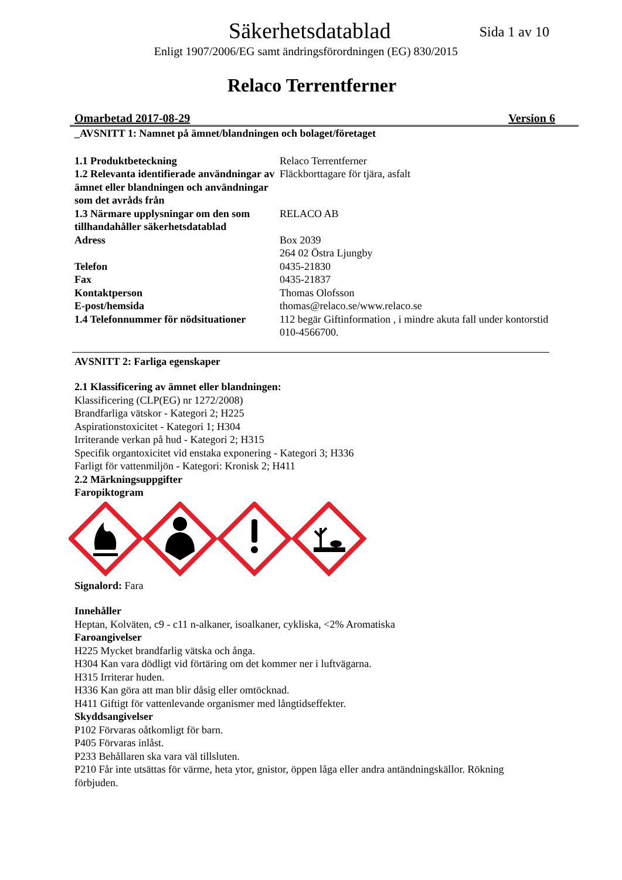Säkerhetsdatablad
Sida 1 av 10
Enligt 1907/2006/EG samt ändringsförordningen (EG) 830/2015
Relaco Terrentferner
Omarbetad 2017-08-29 Version 6
_AVSNITT 1: Namnet på ämnet/blandningen och bolaget/företaget
| 1.1 Produktbeteckning | Relaco Terrentferner |
| 1.2 Relevanta identifierade användningar av ämnet eller blandningen och användningar som det avråds från | Fläckborttagare för tjära, asfalt |
| 1.3 Närmare upplysningar om den som tillhandahåller säkerhetsdatablad | RELACO AB |
| Adress | Box 2039 264 02 Östra Ljungby |
| Telefon | 0435-21830 |
| Fax | 0435-21837 |
| Kontaktperson | Thomas Olofsson |
| E-post/hemsida | thomas@relaco.se/www.relaco.se |
| 1.4 Telefonnummer för nödsituationer | 112 begär Giftinformation , i mindre akuta fall under kontorstid 010-4566700. |
AVSNITT 2: Farliga egenskaper
2.1 Klassificering av ämnet eller blandningen:
Klassificering (CLP(EG) nr 1272/2008)
Brandfarliga vätskor - Kategori 2; H225
Aspirationstoxicitet - Kategori 1; H304
Irriterande verkan på hud - Kategori 2; H315
Specifik organtoxicitet vid enstaka exponering - Kategori 3; H336
Farligt för vattenmiljön - Kategori: Kronisk 2; H411
2.2 Märkningsuppgifter
Faropiktogram
Signalord: Fara
Innehåller
Heptan, Kolväten, c9 - c11 n-alkaner, isoalkaner, cykliska, <2% Aromatiska
Faroangivelser
H225 Mycket brandfarlig vätska och ånga.
H304 Kan vara dödligt vid förtäring om det kommer ner i luftvägarna.
H315 Irriterar huden.
H336 Kan göra att man blir dåsig eller omtöcknad.
H411 Giftigt för vattenlevande organismer med långtidseffekter.
Skyddsangivelser
P102 Förvaras oåtkomligt för barn.
P405 Förvaras inlåst.
P233 Behållaren ska vara väl tillsluten.
P210 Får inte utsättas för värme, heta ytor, gnistor, öppen låga eller andra antändningskällor. Rökning förbjuden.